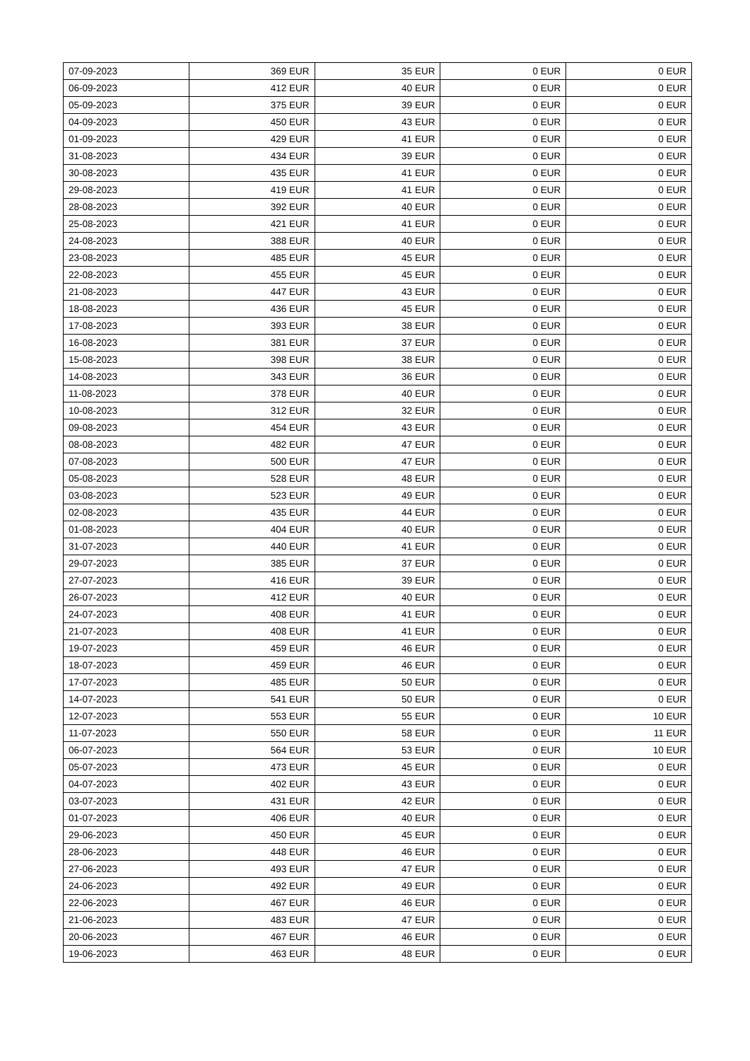| 07-09-2023 | 369 EUR | 35 EUR | 0 EUR | 0 EUR |
| 06-09-2023 | 412 EUR | 40 EUR | 0 EUR | 0 EUR |
| 05-09-2023 | 375 EUR | 39 EUR | 0 EUR | 0 EUR |
| 04-09-2023 | 450 EUR | 43 EUR | 0 EUR | 0 EUR |
| 01-09-2023 | 429 EUR | 41 EUR | 0 EUR | 0 EUR |
| 31-08-2023 | 434 EUR | 39 EUR | 0 EUR | 0 EUR |
| 30-08-2023 | 435 EUR | 41 EUR | 0 EUR | 0 EUR |
| 29-08-2023 | 419 EUR | 41 EUR | 0 EUR | 0 EUR |
| 28-08-2023 | 392 EUR | 40 EUR | 0 EUR | 0 EUR |
| 25-08-2023 | 421 EUR | 41 EUR | 0 EUR | 0 EUR |
| 24-08-2023 | 388 EUR | 40 EUR | 0 EUR | 0 EUR |
| 23-08-2023 | 485 EUR | 45 EUR | 0 EUR | 0 EUR |
| 22-08-2023 | 455 EUR | 45 EUR | 0 EUR | 0 EUR |
| 21-08-2023 | 447 EUR | 43 EUR | 0 EUR | 0 EUR |
| 18-08-2023 | 436 EUR | 45 EUR | 0 EUR | 0 EUR |
| 17-08-2023 | 393 EUR | 38 EUR | 0 EUR | 0 EUR |
| 16-08-2023 | 381 EUR | 37 EUR | 0 EUR | 0 EUR |
| 15-08-2023 | 398 EUR | 38 EUR | 0 EUR | 0 EUR |
| 14-08-2023 | 343 EUR | 36 EUR | 0 EUR | 0 EUR |
| 11-08-2023 | 378 EUR | 40 EUR | 0 EUR | 0 EUR |
| 10-08-2023 | 312 EUR | 32 EUR | 0 EUR | 0 EUR |
| 09-08-2023 | 454 EUR | 43 EUR | 0 EUR | 0 EUR |
| 08-08-2023 | 482 EUR | 47 EUR | 0 EUR | 0 EUR |
| 07-08-2023 | 500 EUR | 47 EUR | 0 EUR | 0 EUR |
| 05-08-2023 | 528 EUR | 48 EUR | 0 EUR | 0 EUR |
| 03-08-2023 | 523 EUR | 49 EUR | 0 EUR | 0 EUR |
| 02-08-2023 | 435 EUR | 44 EUR | 0 EUR | 0 EUR |
| 01-08-2023 | 404 EUR | 40 EUR | 0 EUR | 0 EUR |
| 31-07-2023 | 440 EUR | 41 EUR | 0 EUR | 0 EUR |
| 29-07-2023 | 385 EUR | 37 EUR | 0 EUR | 0 EUR |
| 27-07-2023 | 416 EUR | 39 EUR | 0 EUR | 0 EUR |
| 26-07-2023 | 412 EUR | 40 EUR | 0 EUR | 0 EUR |
| 24-07-2023 | 408 EUR | 41 EUR | 0 EUR | 0 EUR |
| 21-07-2023 | 408 EUR | 41 EUR | 0 EUR | 0 EUR |
| 19-07-2023 | 459 EUR | 46 EUR | 0 EUR | 0 EUR |
| 18-07-2023 | 459 EUR | 46 EUR | 0 EUR | 0 EUR |
| 17-07-2023 | 485 EUR | 50 EUR | 0 EUR | 0 EUR |
| 14-07-2023 | 541 EUR | 50 EUR | 0 EUR | 0 EUR |
| 12-07-2023 | 553 EUR | 55 EUR | 0 EUR | 10 EUR |
| 11-07-2023 | 550 EUR | 58 EUR | 0 EUR | 11 EUR |
| 06-07-2023 | 564 EUR | 53 EUR | 0 EUR | 10 EUR |
| 05-07-2023 | 473 EUR | 45 EUR | 0 EUR | 0 EUR |
| 04-07-2023 | 402 EUR | 43 EUR | 0 EUR | 0 EUR |
| 03-07-2023 | 431 EUR | 42 EUR | 0 EUR | 0 EUR |
| 01-07-2023 | 406 EUR | 40 EUR | 0 EUR | 0 EUR |
| 29-06-2023 | 450 EUR | 45 EUR | 0 EUR | 0 EUR |
| 28-06-2023 | 448 EUR | 46 EUR | 0 EUR | 0 EUR |
| 27-06-2023 | 493 EUR | 47 EUR | 0 EUR | 0 EUR |
| 24-06-2023 | 492 EUR | 49 EUR | 0 EUR | 0 EUR |
| 22-06-2023 | 467 EUR | 46 EUR | 0 EUR | 0 EUR |
| 21-06-2023 | 483 EUR | 47 EUR | 0 EUR | 0 EUR |
| 20-06-2023 | 467 EUR | 46 EUR | 0 EUR | 0 EUR |
| 19-06-2023 | 463 EUR | 48 EUR | 0 EUR | 0 EUR |